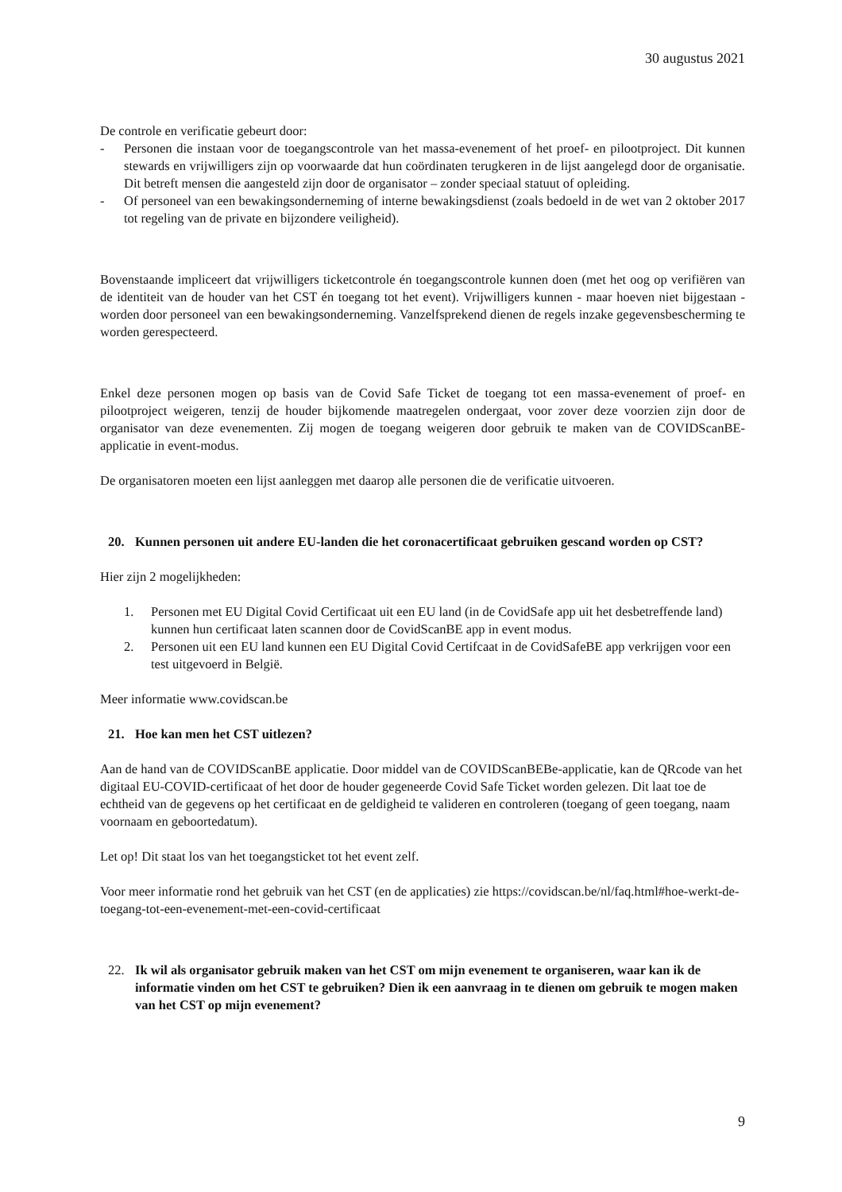30 augustus 2021
De controle en verificatie gebeurt door:
- Personen die instaan voor de toegangscontrole van het massa-evenement of het proef- en pilootproject. Dit kunnen stewards en vrijwilligers zijn op voorwaarde dat hun coördinaten terugkeren in de lijst aangelegd door de organisatie. Dit betreft mensen die aangesteld zijn door de organisator – zonder speciaal statuut of opleiding.
- Of personeel van een bewakingsonderneming of interne bewakingsdienst (zoals bedoeld in de wet van 2 oktober 2017 tot regeling van de private en bijzondere veiligheid).
Bovenstaande impliceert dat vrijwilligers ticketcontrole én toegangscontrole kunnen doen (met het oog op verifiëren van de identiteit van de houder van het CST én toegang tot het event). Vrijwilligers kunnen - maar hoeven niet bijgestaan - worden door personeel van een bewakingsonderneming. Vanzelfsprekend dienen de regels inzake gegevensbescherming te worden gerespecteerd.
Enkel deze personen mogen op basis van de Covid Safe Ticket de toegang tot een massa-evenement of proef- en pilootproject weigeren, tenzij de houder bijkomende maatregelen ondergaat, voor zover deze voorzien zijn door de organisator van deze evenementen. Zij mogen de toegang weigeren door gebruik te maken van de COVIDScanBE-applicatie in event-modus.
De organisatoren moeten een lijst aanleggen met daarop alle personen die de verificatie uitvoeren.
20. Kunnen personen uit andere EU-landen die het coronacertificaat gebruiken gescand worden op CST?
Hier zijn 2 mogelijkheden:
1. Personen met EU Digital Covid Certificaat uit een EU land (in de CovidSafe app uit het desbetreffende land) kunnen hun certificaat laten scannen door de CovidScanBE app in event modus.
2. Personen uit een EU land kunnen een EU Digital Covid Certifcaat in de CovidSafeBE app verkrijgen voor een test uitgevoerd in België.
Meer informatie www.covidscan.be
21. Hoe kan men het CST uitlezen?
Aan de hand van de COVIDScanBE applicatie. Door middel van de COVIDScanBEBe-applicatie, kan de QRcode van het digitaal EU-COVID-certificaat of het door de houder gegeneerde Covid Safe Ticket worden gelezen. Dit laat toe de echtheid van de gegevens op het certificaat en de geldigheid te valideren en controleren (toegang of geen toegang, naam voornaam en geboortedatum).
Let op! Dit staat los van het toegangsticket tot het event zelf.
Voor meer informatie rond het gebruik van het CST (en de applicaties) zie https://covidscan.be/nl/faq.html#hoe-werkt-de-toegang-tot-een-evenement-met-een-covid-certificaat
22. Ik wil als organisator gebruik maken van het CST om mijn evenement te organiseren, waar kan ik de informatie vinden om het CST te gebruiken? Dien ik een aanvraag in te dienen om gebruik te mogen maken van het CST op mijn evenement?
9